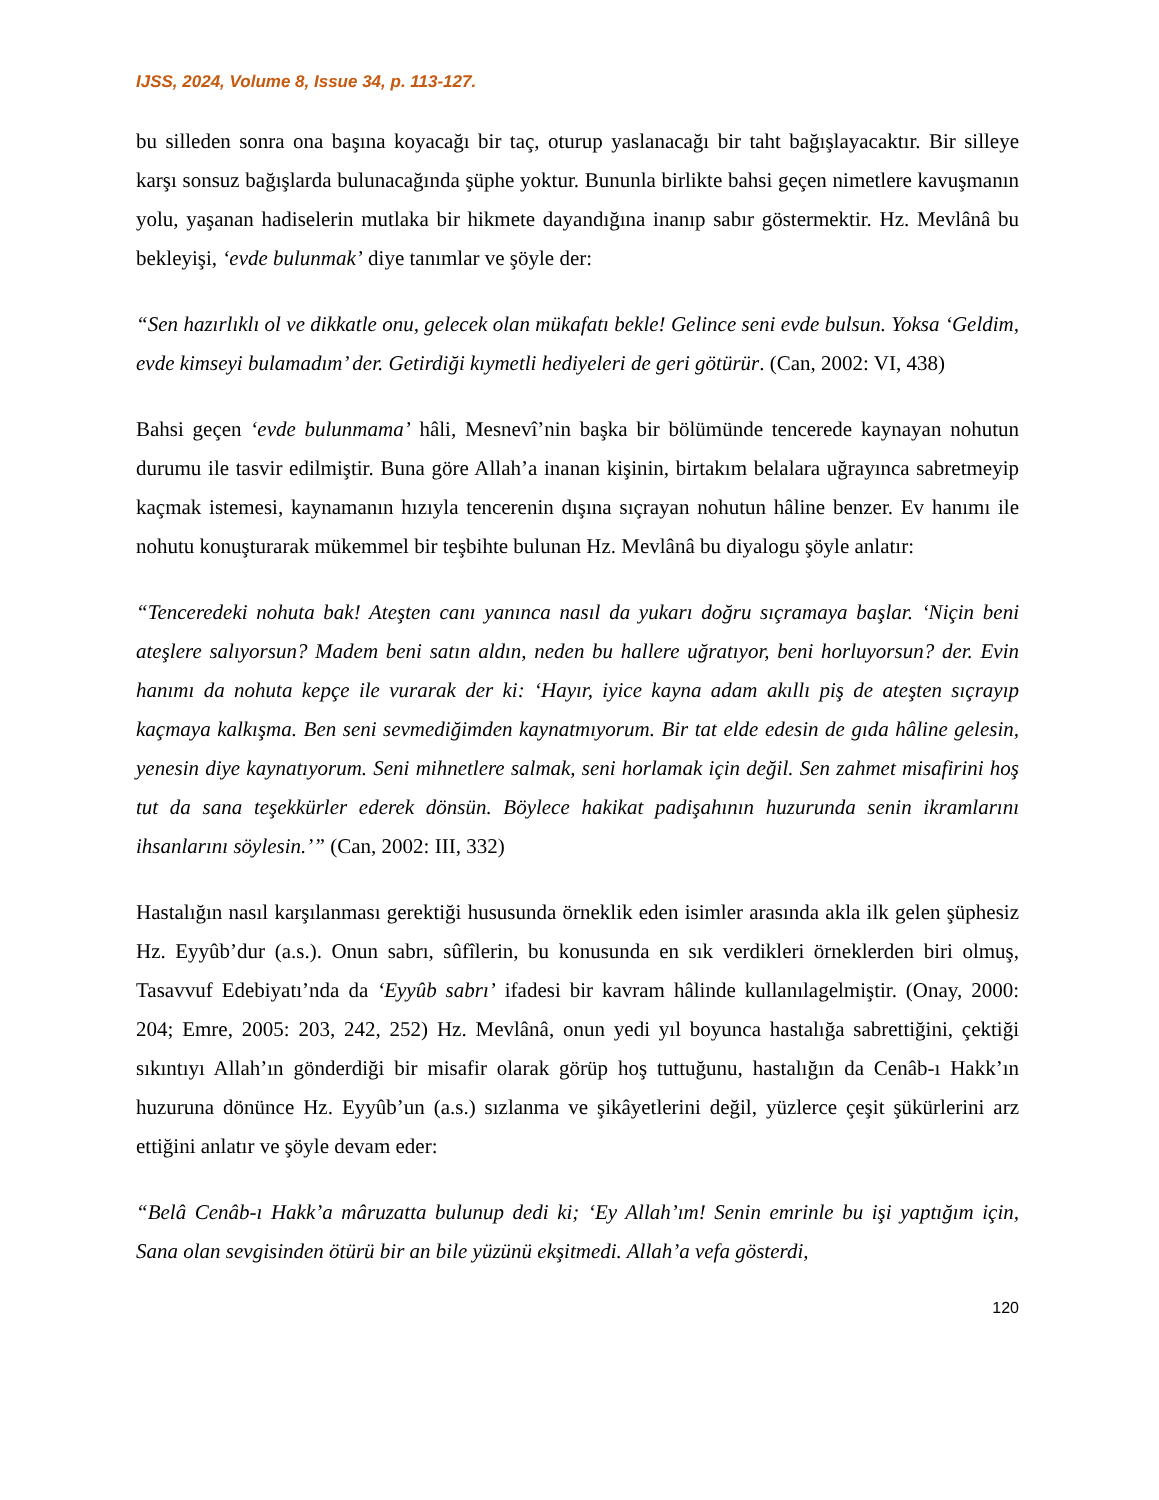IJSS, 2024, Volume 8, Issue 34, p. 113-127.
bu silleden sonra ona başına koyacağı bir taç, oturup yaslanacağı bir taht bağışlayacaktır. Bir silleye karşı sonsuz bağışlarda bulunacağında şüphe yoktur. Bununla birlikte bahsi geçen nimetlere kavuşmanın yolu, yaşanan hadiselerin mutlaka bir hikmete dayandığına inanıp sabır göstermektir. Hz. Mevlânâ bu bekleyişi, ‘evde bulunmak’ diye tanımlar ve şöyle der:
“Sen hazırlıklı ol ve dikkatle onu, gelecek olan mükafatı bekle! Gelince seni evde bulsun. Yoksa ‘Geldim, evde kimseyi bulamadım’ der. Getirdiği kıymetli hediyeleri de geri götürür. (Can, 2002: VI, 438)
Bahsi geçen ‘evde bulunmama’ hâli, Mesnevî’nin başka bir bölümünde tencerede kaynayan nohutun durumu ile tasvir edilmiştir. Buna göre Allah’a inanan kişinin, birtakım belalara uğrayınca sabretmeyip kaçmak istemesi, kaynamanın hızıyla tencerenin dışına sıçrayan nohutun hâline benzer. Ev hanımı ile nohutu konuşturarak mükemmel bir teşbihte bulunan Hz. Mevlânâ bu diyalogu şöyle anlatır:
“Tenceredeki nohuta bak! Ateşten canı yanınca nasıl da yukarı doğru sıçramaya başlar. ‘Niçin beni ateşlere salıyorsun? Madem beni satın aldın, neden bu hallere uğratıyor, beni horluyorsun? der. Evin hanımı da nohuta kepçe ile vurarak der ki: ‘Hayır, iyice kayna adam akıllı piş de ateşten sıçrayıp kaçmaya kalkışma. Ben seni sevmediğimden kaynatmıyorum. Bir tat elde edesin de gıda hâline gelesin, yenesin diye kaynatıyorum. Seni mihnetlere salmak, seni horlamak için değil. Sen zahmet misafirini hoş tut da sana teşekkürler ederek dönsün. Böylece hakikat padişahının huzurunda senin ikramlarını ihsanlarını söylesin.’” (Can, 2002: III, 332)
Hastalığın nasıl karşılanması gerektiği hususunda örneklik eden isimler arasında akla ilk gelen şüphesiz Hz. Eyyûb’dur (a.s.). Onun sabrı, sûfîlerin, bu konusunda en sık verdikleri örneklerden biri olmuş, Tasavvuf Edebiyatı’nda da ‘Eyyûb sabrı’ ifadesi bir kavram hâlinde kullanılagelmiştir. (Onay, 2000: 204; Emre, 2005: 203, 242, 252) Hz. Mevlânâ, onun yedi yıl boyunca hastalığa sabrettiğini, çektiği sıkıntıyı Allah’ın gönderdiği bir misafir olarak görüp hoş tuttuğunu, hastalığın da Cenâb-ı Hakk’ın huzuruna dönünce Hz. Eyyûb’un (a.s.) sızlanma ve şikâyetlerini değil, yüzlerce çeşit şükürlerini arz ettiğini anlatır ve şöyle devam eder:
“Belâ Cenâb-ı Hakk’a mâruzatta bulunup dedi ki; ‘Ey Allah’ım! Senin emrinle bu işi yaptığım için, Sana olan sevgisinden ötürü bir an bile yüzünü ekşitmedi. Allah’a vefa gösterdi,
120